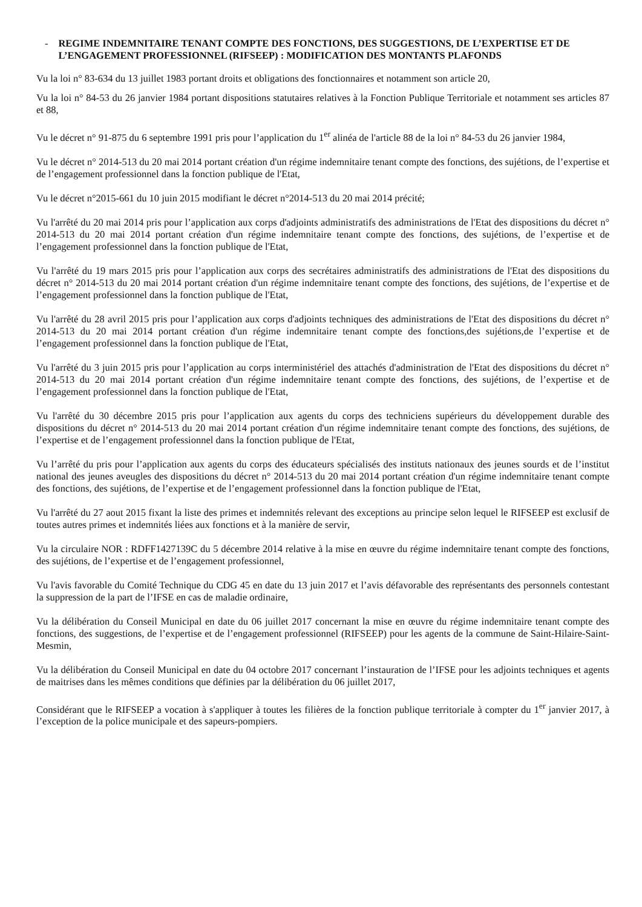- REGIME INDEMNITAIRE TENANT COMPTE DES FONCTIONS, DES SUGGESTIONS, DE L’EXPERTISE ET DE L’ENGAGEMENT PROFESSIONNEL (RIFSEEP) : MODIFICATION DES MONTANTS PLAFONDS
Vu la loi n° 83-634 du 13 juillet 1983 portant droits et obligations des fonctionnaires et notamment son article 20,
Vu la loi n° 84-53 du 26 janvier 1984 portant dispositions statutaires relatives à la Fonction Publique Territoriale et notamment ses articles 87 et 88,
Vu le décret n° 91-875 du 6 septembre 1991 pris pour l’application du 1<sup>er</sup> alinéa de l'article 88 de la loi n° 84-53 du 26 janvier 1984,
Vu le décret n° 2014-513 du 20 mai 2014 portant création d'un régime indemnitaire tenant compte des fonctions, des sujétions, de l’expertise et de l’engagement professionnel dans la fonction publique de l'Etat,
Vu le décret n°2015-661 du 10 juin 2015 modifiant le décret n°2014-513 du 20 mai 2014 précité;
Vu l'arrêté du 20 mai 2014 pris pour l’application aux corps d'adjoints administratifs des administrations de l'Etat des dispositions du décret n° 2014-513 du 20 mai 2014 portant création d'un régime indemnitaire tenant compte des fonctions, des sujétions, de l’expertise et de l’engagement professionnel dans la fonction publique de l'Etat,
Vu l'arrêté du 19 mars 2015 pris pour l’application aux corps des secrétaires administratifs des administrations de l'Etat des dispositions du décret n° 2014-513 du 20 mai 2014 portant création d'un régime indemnitaire tenant compte des fonctions, des sujétions, de l’expertise et de l’engagement professionnel dans la fonction publique de l'Etat,
Vu l'arrêté du 28 avril 2015 pris pour l’application aux corps d'adjoints techniques des administrations de l'Etat des dispositions du décret n° 2014-513 du 20 mai 2014 portant création d'un régime indemnitaire tenant compte des fonctions,des sujétions,de l’expertise et de l’engagement professionnel dans la fonction publique de l'Etat,
Vu l'arrêté du 3 juin 2015 pris pour l’application au corps interministériel des attachés d'administration de l'Etat des dispositions du décret n° 2014-513 du 20 mai 2014 portant création d'un régime indemnitaire tenant compte des fonctions, des sujétions, de l’expertise et de l’engagement professionnel dans la fonction publique de l'Etat,
Vu l'arrêté du 30 décembre 2015 pris pour l’application aux agents du corps des techniciens supérieurs du développement durable des dispositions du décret n° 2014-513 du 20 mai 2014 portant création d'un régime indemnitaire tenant compte des fonctions, des sujétions, de l’expertise et de l’engagement professionnel dans la fonction publique de l'Etat,
Vu l’arrêté du pris pour l’application aux agents du corps des éducateurs spécialisés des instituts nationaux des jeunes sourds et de l’institut national des jeunes aveugles des dispositions du décret n° 2014-513 du 20 mai 2014 portant création d'un régime indemnitaire tenant compte des fonctions, des sujétions, de l’expertise et de l’engagement professionnel dans la fonction publique de l'Etat,
Vu l'arrêté du 27 aout 2015 fixant la liste des primes et indemnités relevant des exceptions au principe selon lequel le RIFSEEP est exclusif de toutes autres primes et indemnités liées aux fonctions et à la manière de servir,
Vu la circulaire NOR : RDFF1427139C du 5 décembre 2014 relative à la mise en œuvre du régime indemnitaire tenant compte des fonctions, des sujétions, de l’expertise et de l’engagement professionnel,
Vu l'avis favorable du Comité Technique du CDG 45 en date du 13 juin 2017 et l’avis défavorable des représentants des personnels contestant la suppression de la part de l’IFSE en cas de maladie ordinaire,
Vu la délibération du Conseil Municipal en date du 06 juillet 2017 concernant la mise en œuvre du régime indemnitaire tenant compte des fonctions, des suggestions, de l’expertise et de l’engagement professionnel (RIFSEEP) pour les agents de la commune de Saint-Hilaire-Saint-Mesmin,
Vu la délibération du Conseil Municipal en date du 04 octobre 2017 concernant l’instauration de l’IFSE pour les adjoints techniques et agents de maitrises dans les mêmes conditions que définies par la délibération du 06 juillet 2017,
Considérant que le RIFSEEP a vocation à s'appliquer à toutes les filières de la fonction publique territoriale à compter du 1<sup>er</sup> janvier 2017, à l’exception de la police municipale et des sapeurs-pompiers.